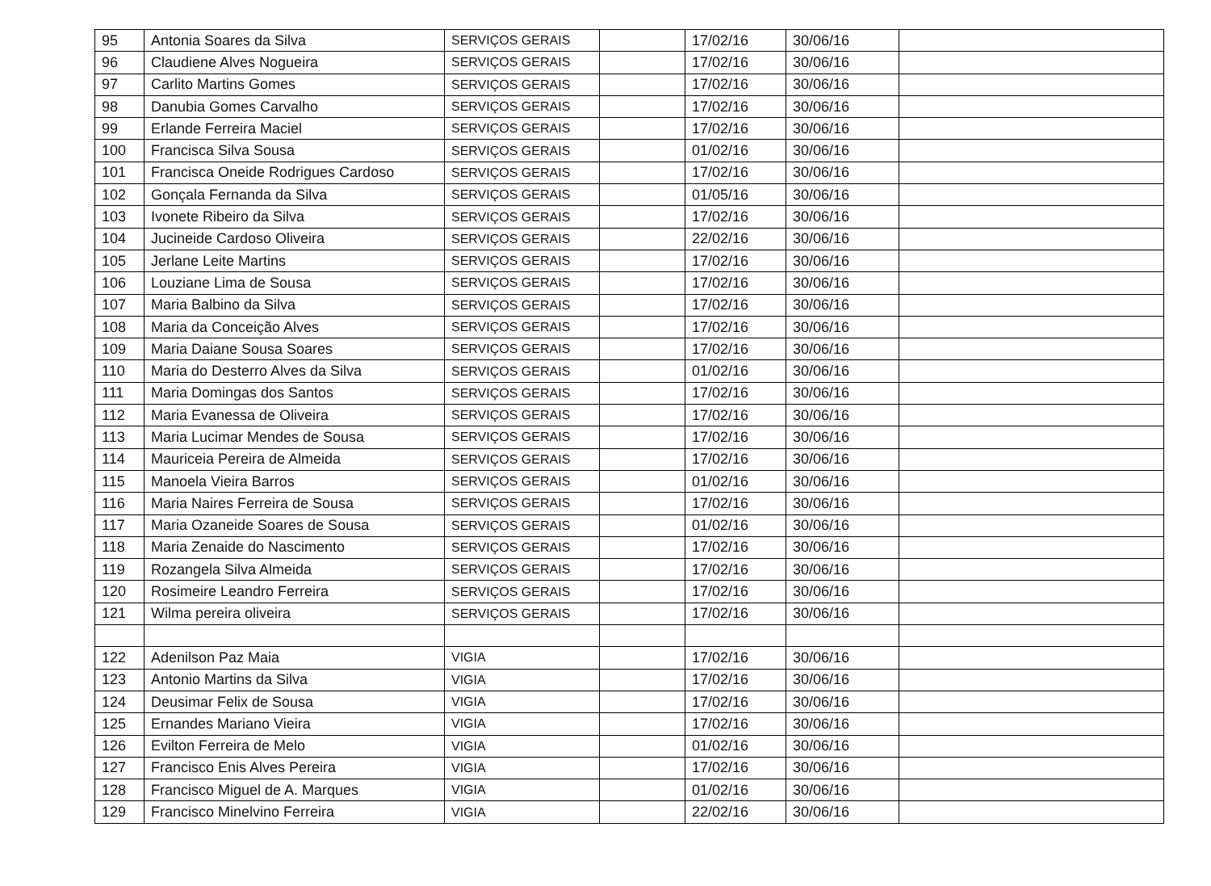| 95 | Antonia Soares da Silva | SERVIÇOS GERAIS | | 17/02/16 | 30/06/16 | |
| 96 | Claudiene Alves Nogueira | SERVIÇOS GERAIS | | 17/02/16 | 30/06/16 | |
| 97 | Carlito Martins Gomes | SERVIÇOS GERAIS | | 17/02/16 | 30/06/16 | |
| 98 | Danubia Gomes Carvalho | SERVIÇOS GERAIS | | 17/02/16 | 30/06/16 | |
| 99 | Erlande Ferreira Maciel | SERVIÇOS GERAIS | | 17/02/16 | 30/06/16 | |
| 100 | Francisca Silva Sousa | SERVIÇOS GERAIS | | 01/02/16 | 30/06/16 | |
| 101 | Francisca Oneide Rodrigues Cardoso | SERVIÇOS GERAIS | | 17/02/16 | 30/06/16 | |
| 102 | Gonçala Fernanda da Silva | SERVIÇOS GERAIS | | 01/05/16 | 30/06/16 | |
| 103 | Ivonete Ribeiro da Silva | SERVIÇOS GERAIS | | 17/02/16 | 30/06/16 | |
| 104 | Jucineide Cardoso Oliveira | SERVIÇOS GERAIS | | 22/02/16 | 30/06/16 | |
| 105 | Jerlane Leite Martins | SERVIÇOS GERAIS | | 17/02/16 | 30/06/16 | |
| 106 | Louziane Lima de Sousa | SERVIÇOS GERAIS | | 17/02/16 | 30/06/16 | |
| 107 | Maria Balbino da Silva | SERVIÇOS GERAIS | | 17/02/16 | 30/06/16 | |
| 108 | Maria da Conceição Alves | SERVIÇOS GERAIS | | 17/02/16 | 30/06/16 | |
| 109 | Maria Daiane Sousa Soares | SERVIÇOS GERAIS | | 17/02/16 | 30/06/16 | |
| 110 | Maria do Desterro Alves da Silva | SERVIÇOS GERAIS | | 01/02/16 | 30/06/16 | |
| 111 | Maria Domingas dos Santos | SERVIÇOS GERAIS | | 17/02/16 | 30/06/16 | |
| 112 | Maria Evanessa de Oliveira | SERVIÇOS GERAIS | | 17/02/16 | 30/06/16 | |
| 113 | Maria Lucimar Mendes de Sousa | SERVIÇOS GERAIS | | 17/02/16 | 30/06/16 | |
| 114 | Mauriceia Pereira de Almeida | SERVIÇOS GERAIS | | 17/02/16 | 30/06/16 | |
| 115 | Manoela Vieira Barros | SERVIÇOS GERAIS | | 01/02/16 | 30/06/16 | |
| 116 | Maria Naires Ferreira de Sousa | SERVIÇOS GERAIS | | 17/02/16 | 30/06/16 | |
| 117 | Maria Ozaneide Soares de Sousa | SERVIÇOS GERAIS | | 01/02/16 | 30/06/16 | |
| 118 | Maria Zenaide do Nascimento | SERVIÇOS GERAIS | | 17/02/16 | 30/06/16 | |
| 119 | Rozangela Silva Almeida | SERVIÇOS GERAIS | | 17/02/16 | 30/06/16 | |
| 120 | Rosimeire Leandro Ferreira | SERVIÇOS GERAIS | | 17/02/16 | 30/06/16 | |
| 121 | Wilma pereira oliveira | SERVIÇOS GERAIS | | 17/02/16 | 30/06/16 | |
| 122 | Adenilson Paz Maia | VIGIA | | 17/02/16 | 30/06/16 | |
| 123 | Antonio Martins da Silva | VIGIA | | 17/02/16 | 30/06/16 | |
| 124 | Deusimar Felix de Sousa | VIGIA | | 17/02/16 | 30/06/16 | |
| 125 | Ernandes Mariano Vieira | VIGIA | | 17/02/16 | 30/06/16 | |
| 126 | Evilton Ferreira de Melo | VIGIA | | 01/02/16 | 30/06/16 | |
| 127 | Francisco Enis Alves Pereira | VIGIA | | 17/02/16 | 30/06/16 | |
| 128 | Francisco Miguel de A. Marques | VIGIA | | 01/02/16 | 30/06/16 | |
| 129 | Francisco Minelvino Ferreira | VIGIA | | 22/02/16 | 30/06/16 | |